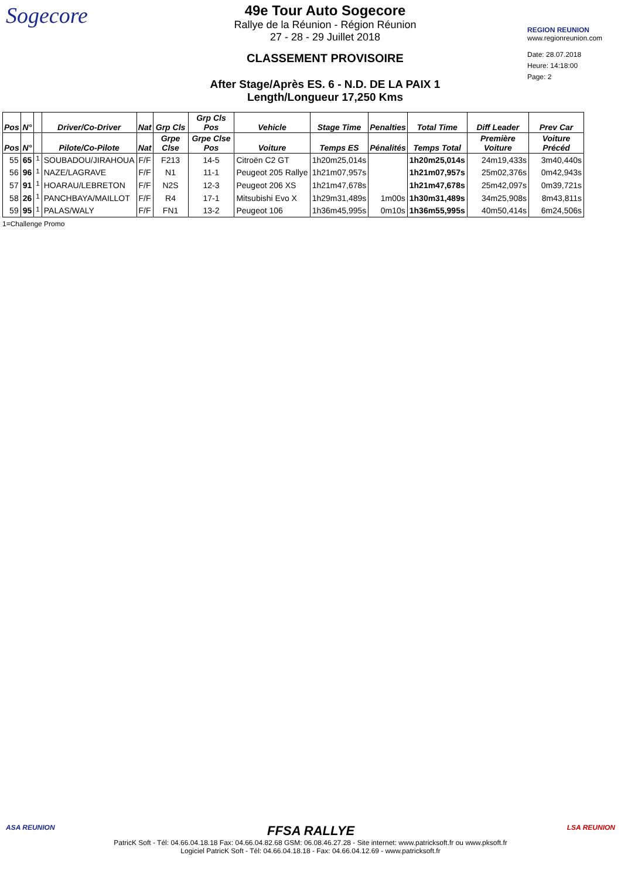Sogecore
49e Tour Auto Sogecore
Rallye de la Réunion - Région Réunion
27 - 28 - 29 Juillet 2018
CLASSEMENT PROVISOIRE
After Stage/Après ES. 6 - N.D. DE LA PAIX 1
Length/Longueur 17,250 Kms
REGION REUNION
www.regionreunion.com
Date: 28.07.2018
Heure: 14:18:00
Page: 2
| Pos | N° | | Driver/Co-Driver | Nat | Grp Cls | Grp Cls Pos | Vehicle | Stage Time | Penalties | Total Time | Diff Leader | Prev Car |
| --- | --- | --- | --- | --- | --- | --- | --- | --- | --- | --- | --- | --- |
| Pos | N° | | Pilote/Co-Pilote | Nat | Grpe Clse | Grpe Clse Pos | Voiture | Temps ES | Pénalités | Temps Total | Première Voiture | Voiture Précéd |
| 55 | 65 | <sup>1</sup> | SOUBADOU/JIRAHOUA | F/F | F213 | 14-5 | Citroën C2 GT | 1h20m25,014s | | 1h20m25,014s | 24m19,433s | 3m40,440s |
| 56 | 96 | <sup>1</sup> | NAZE/LAGRAVE | F/F | N1 | 11-1 | Peugeot 205 Rallye | 1h21m07,957s | | 1h21m07,957s | 25m02,376s | 0m42,943s |
| 57 | 91 | <sup>1</sup> | HOARAU/LEBRETON | F/F | N2S | 12-3 | Peugeot 206 XS | 1h21m47,678s | | 1h21m47,678s | 25m42,097s | 0m39,721s |
| 58 | 26 | <sup>1</sup> | PANCHBAYA/MAILLOT | F/F | R4 | 17-1 | Mitsubishi Evo X | 1h29m31,489s | 1m00s | 1h30m31,489s | 34m25,908s | 8m43,811s |
| 59 | 95 | <sup>1</sup> | PALAS/WALY | F/F | FN1 | 13-2 | Peugeot 106 | 1h36m45,995s | 0m10s | 1h36m55,995s | 40m50,414s | 6m24,506s |
1=Challenge Promo
ASA REUNION FFSA RALLYE LSA REUNION
PatricK Soft - Tél: 04.66.04.18.18 Fax: 04.66.04.82.68 GSM: 06.08.46.27.28 - Site internet: www.patricksoft.fr ou www.pksoft.fr
Logiciel PatricK Soft - Tél: 04.66.04.18.18 - Fax: 04.66.04.12.69 - www.patricksoft.fr